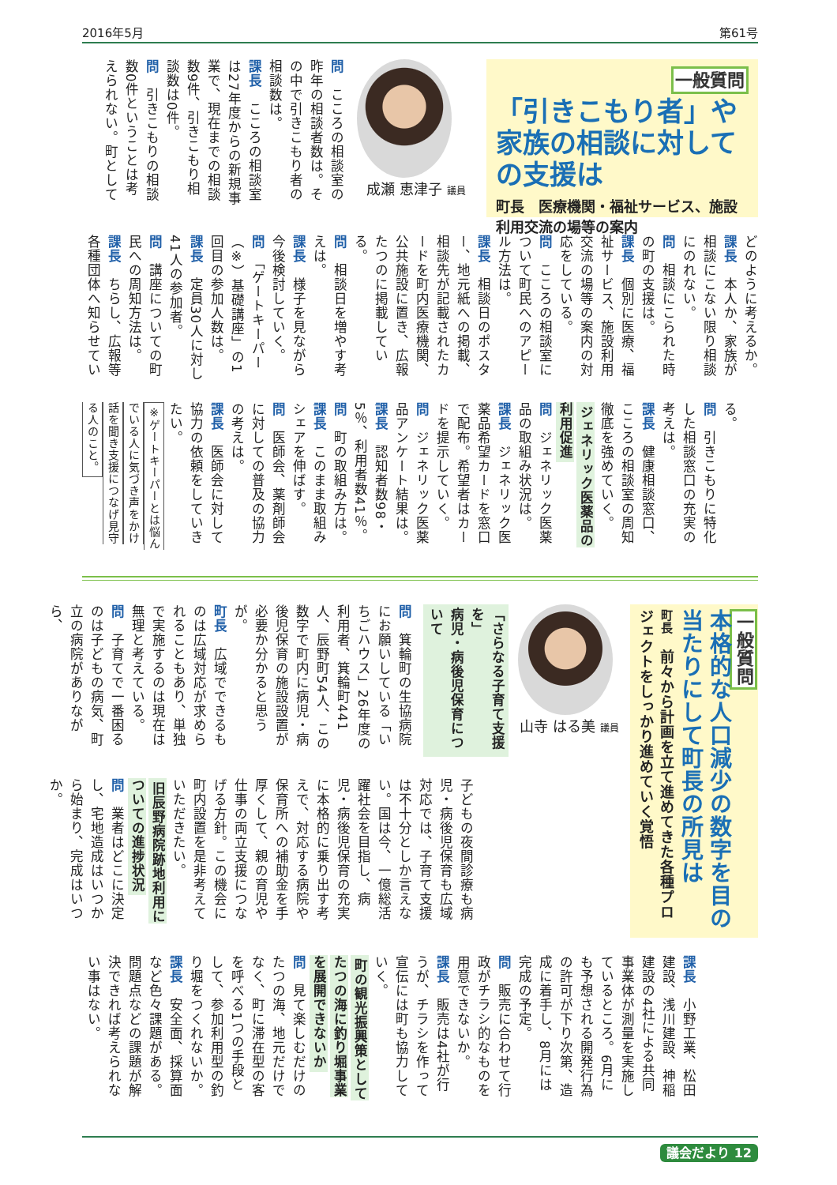2016年5月 第61号
一般質問
「引きこもり者」や家族の相談に対しての支援は
町長　医療機関・福祉サービス、施設利用交流の場等の案内
成瀬 恵津子 議員
問　こころの相談室の昨年の相談者数は。その中で引きこもり者の相談数は。
課長　こころの相談室は27年度からの新規事業で、現在までの相談数9件、引きこもり相談数は0件。
問　引きこもりの相談数0件ということは考えられない。町として
どのように考えるか。
課長　本人か、家族が相談にこない限り相談にのれない。
問　相談にこられた時の町の支援は。
課長　個別に医療、福祉サービス、施設利用交流の場等の案内の対応をしている。
問　こころの相談室について町民へのアピール方法は。
課長　相談日のポスター、地元紙への掲載、相談先が記載されたカードを町内医療機関、公共施設に置き、広報たつのに掲載している。
問　相談日を増やす考えは。
課長　様子を見ながら今後検討していく。
問　「ゲートキーパー（※）基礎講座」の1回目の参加人数は。
課長　定員30人に対し41人の参加者。
問　講座についての町民への周知方法は。
課長　ちらし、広報等各種団体へ知らせてい
る。
問　引きこもりに特化した相談窓口の充実の考えは。
課長　健康相談窓口、こころの相談室の周知徹底を強めていく。
ジェネリック医薬品の利用促進
問　ジェネリック医薬品の取組み状況は。
課長　ジェネリック医薬品希望カードを窓口で配布。希望者はカードを提示していく。
問　ジェネリック医薬品アンケート結果は。
課長　認知者数98・5％、利用者数41％。
問　町の取組み方は。
課長　このまま取組みシェアを伸ばす。
問　医師会、薬剤師会に対しての普及の協力の考えは。
課長　医師会に対して協力の依頼をしていきたい。
※ゲートキーパーとは悩んでいる人に気づき声をかけ話を聞き支援につなげ見守る人のこと。
一般質問
本格的な人口減少の数字を目の当たりにして町長の所見は
町長　前々から計画を立て進めてきた各種プロジェクトをしっかり進めていく覚悟
山寺 はる美 議員
「さらなる子育て支援を」
病児・病後児保育について
問　箕輪町の生協病院にお願いしている「いちごハウス」26年度の利用者、箕輪町441人、辰野町54人、この数字で町内に病児・病後児保育の施設設置が必要か分かると思うが。
町長　広域でできるものは広域対応が求められることもあり、単独で実施するのは現在は無理と考えている。
問　子育てで一番困るのは子どもの病気、町立の病院がありながら、
子どもの夜間診療も病児・病後児保育も広域対応では、子育て支援は不十分としか言えない。国は今、一億総活躍社会を目指し、病児・病後児保育の充実に本格的に乗り出す考えで、対応する病院や保育所への補助金を手厚くして、親の育児や仕事の両立支援につなげる方針。この機会に町内設置を是非考えていただきたい。
旧辰野病院跡地利用についての進捗状況
問　業者はどこに決定し、宅地造成はいつから始まり、完成はいつか。
課長　小野工業、松田建設、浅川建設、神稲建設の4社による共同事業体が測量を実施しているところ。6月にも予想される開発行為の許可が下り次第、造成に着手し、8月には完成の予定。
問　販売に合わせて行政がチラシ的なものを用意できないか。
課長　販売は4社が行うが、チラシを作って宣伝には町も協力していく。
町の観光振興策としてたつの海に釣り堀事業を展開できないか
問　見て楽しむだけのたつの海、地元だけでなく、町に滞在型の客を呼べる1つの手段として、参加利用型の釣り堀をつくれないか。
課長　安全面、採算面など色々課題がある。問題点などの課題が解決できれば考えられない事はない。
議会だより 12